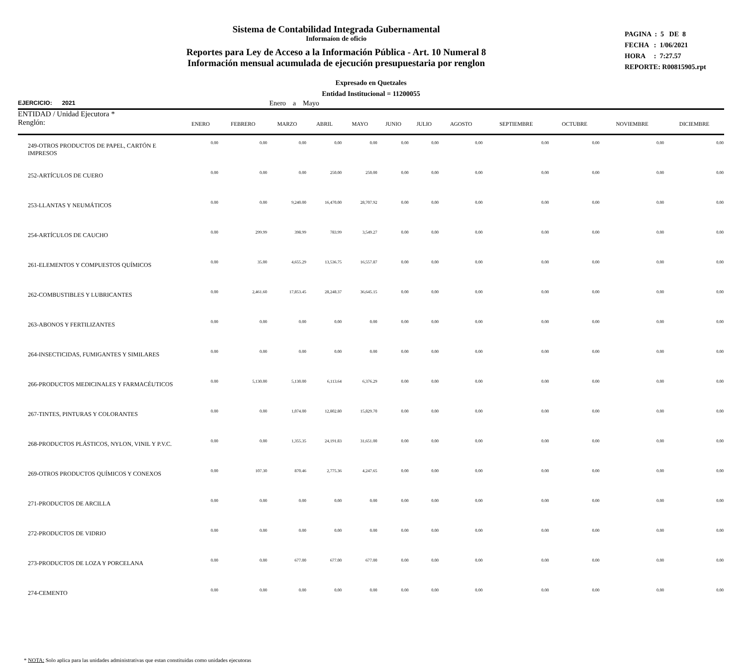Sistema de Contabilidad Integrada Gubernamental
Informaíon de oficio
Reportes para Ley de Acceso a la Información Pública - Art. 10 Numeral 8
Información mensual acumulada de ejecución presupuestaria por renglon
PAGINA : 5 DE 8
FECHA : 1/06/2021
HORA : 7:27.57
REPORTE: R00815905.rpt
Expresado en Quetzales
Entidad Institucional = 11200055
EJERCICIO: 2021 Enero a Mayo
| ENTIDAD / Unidad Ejecutora * Renglón: | ENERO | FEBRERO | MARZO | ABRIL | MAYO | JUNIO | JULIO | AGOSTO | SEPTIEMBRE | OCTUBRE | NOVIEMBRE | DICIEMBRE |
| --- | --- | --- | --- | --- | --- | --- | --- | --- | --- | --- | --- | --- |
| 249-OTROS PRODUCTOS DE PAPEL, CARTÓN E IMPRESOS | 0.00 | 0.00 | 0.00 | 0.00 | 0.00 | 0.00 | 0.00 | 0.00 | 0.00 | 0.00 | 0.00 | 0.00 |
| 252-ARTÍCULOS DE CUERO | 0.00 | 0.00 | 0.00 | 250.00 | 250.00 | 0.00 | 0.00 | 0.00 | 0.00 | 0.00 | 0.00 | 0.00 |
| 253-LLANTAS Y NEUMÁTICOS | 0.00 | 0.00 | 9,240.00 | 16,470.00 | 28,707.92 | 0.00 | 0.00 | 0.00 | 0.00 | 0.00 | 0.00 | 0.00 |
| 254-ARTÍCULOS DE CAUCHO | 0.00 | 299.99 | 398.99 | 783.99 | 3,549.27 | 0.00 | 0.00 | 0.00 | 0.00 | 0.00 | 0.00 | 0.00 |
| 261-ELEMENTOS Y COMPUESTOS QUÍMICOS | 0.00 | 35.00 | 4,655.29 | 13,536.75 | 16,557.87 | 0.00 | 0.00 | 0.00 | 0.00 | 0.00 | 0.00 | 0.00 |
| 262-COMBUSTIBLES Y LUBRICANTES | 0.00 | 2,461.60 | 17,853.45 | 28,248.37 | 36,645.15 | 0.00 | 0.00 | 0.00 | 0.00 | 0.00 | 0.00 | 0.00 |
| 263-ABONOS Y FERTILIZANTES | 0.00 | 0.00 | 0.00 | 0.00 | 0.00 | 0.00 | 0.00 | 0.00 | 0.00 | 0.00 | 0.00 | 0.00 |
| 264-INSECTICIDAS, FUMIGANTES Y SIMILARES | 0.00 | 0.00 | 0.00 | 0.00 | 0.00 | 0.00 | 0.00 | 0.00 | 0.00 | 0.00 | 0.00 | 0.00 |
| 266-PRODUCTOS MEDICINALES Y FARMACÉUTICOS | 0.00 | 5,130.00 | 5,130.00 | 6,113.64 | 6,376.29 | 0.00 | 0.00 | 0.00 | 0.00 | 0.00 | 0.00 | 0.00 |
| 267-TINTES, PINTURAS Y COLORANTES | 0.00 | 0.00 | 1,074.00 | 12,802.80 | 15,829.70 | 0.00 | 0.00 | 0.00 | 0.00 | 0.00 | 0.00 | 0.00 |
| 268-PRODUCTOS PLÁSTICOS, NYLON, VINIL Y P.V.C. | 0.00 | 0.00 | 1,355.35 | 24,191.83 | 31,651.00 | 0.00 | 0.00 | 0.00 | 0.00 | 0.00 | 0.00 | 0.00 |
| 269-OTROS PRODUCTOS QUÍMICOS Y CONEXOS | 0.00 | 107.30 | 870.46 | 2,775.36 | 4,247.65 | 0.00 | 0.00 | 0.00 | 0.00 | 0.00 | 0.00 | 0.00 |
| 271-PRODUCTOS DE ARCILLA | 0.00 | 0.00 | 0.00 | 0.00 | 0.00 | 0.00 | 0.00 | 0.00 | 0.00 | 0.00 | 0.00 | 0.00 |
| 272-PRODUCTOS DE VIDRIO | 0.00 | 0.00 | 0.00 | 0.00 | 0.00 | 0.00 | 0.00 | 0.00 | 0.00 | 0.00 | 0.00 | 0.00 |
| 273-PRODUCTOS DE LOZA Y PORCELANA | 0.00 | 0.00 | 677.00 | 677.00 | 677.00 | 0.00 | 0.00 | 0.00 | 0.00 | 0.00 | 0.00 | 0.00 |
| 274-CEMENTO | 0.00 | 0.00 | 0.00 | 0.00 | 0.00 | 0.00 | 0.00 | 0.00 | 0.00 | 0.00 | 0.00 | 0.00 |
* NOTA: Solo aplica para las unidades administrativas que estan constituidas como unidades ejecutoras